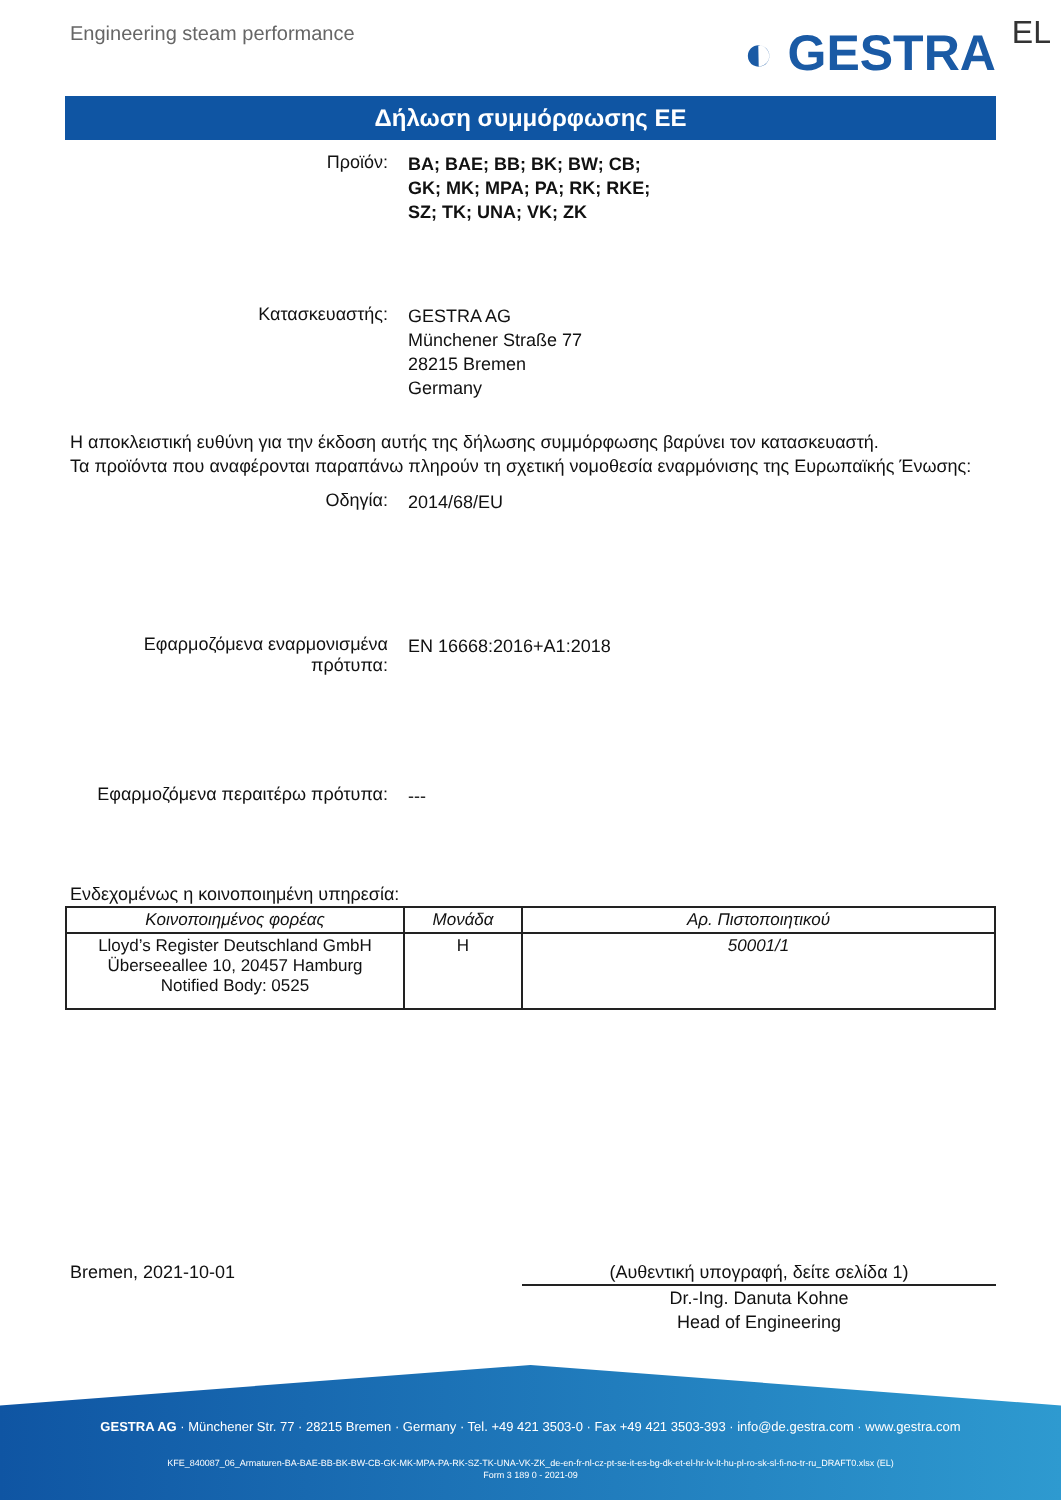Engineering steam performance
◐ GESTRA EL
Δήλωση συμμόρφωσης ΕΕ
Προϊόν:
BA; BAE; BB; BK; BW; CB;
GK; MK; MPA; PA; RK; RKE;
SZ; TK; UNA; VK; ZK
Κατασκευαστής:
GESTRA AG
Münchener Straße 77
28215 Bremen
Germany
Η αποκλειστική ευθύνη για την έκδοση αυτής της δήλωσης συμμόρφωσης βαρύνει τον κατασκευαστή.
Τα προϊόντα που αναφέρονται παραπάνω πληρούν τη σχετική νομοθεσία εναρμόνισης της Ευρωπαϊκής Ένωσης:
Οδηγία:
2014/68/EU
Εφαρμοζόμενα εναρμονισμένα πρότυπα:
EN 16668:2016+A1:2018
Εφαρμοζόμενα περαιτέρω πρότυπα:
---
Ενδεχομένως η κοινοποιημένη υπηρεσία:
| Κοινοποιημένος φορέας | Μονάδα | Αρ. Πιστοποιητικού |
| --- | --- | --- |
| Lloyd’s Register Deutschland GmbH Überseeallee 10, 20457 Hamburg Notified Body: 0525 | H | 50001/1 |
Bremen, 2021-10-01 (Αυθεντική υπογραφή, δείτε σελίδα 1)
Dr.-Ing. Danuta Kohne
Head of Engineering
GESTRA AG · Münchener Str. 77 · 28215 Bremen · Germany · Tel. +49 421 3503-0 · Fax +49 421 3503-393 · info@de.gestra.com · www.gestra.com
KFE_840087_06_Armaturen-BA-BAE-BB-BK-BW-CB-GK-MK-MPA-PA-RK-SZ-TK-UNA-VK-ZK_de-en-fr-nl-cz-pt-se-it-es-bg-dk-et-el-hr-lv-lt-hu-pl-ro-sk-sl-fi-no-tr-ru_DRAFT0.xlsx (EL)
Form 3 189 0 - 2021-09